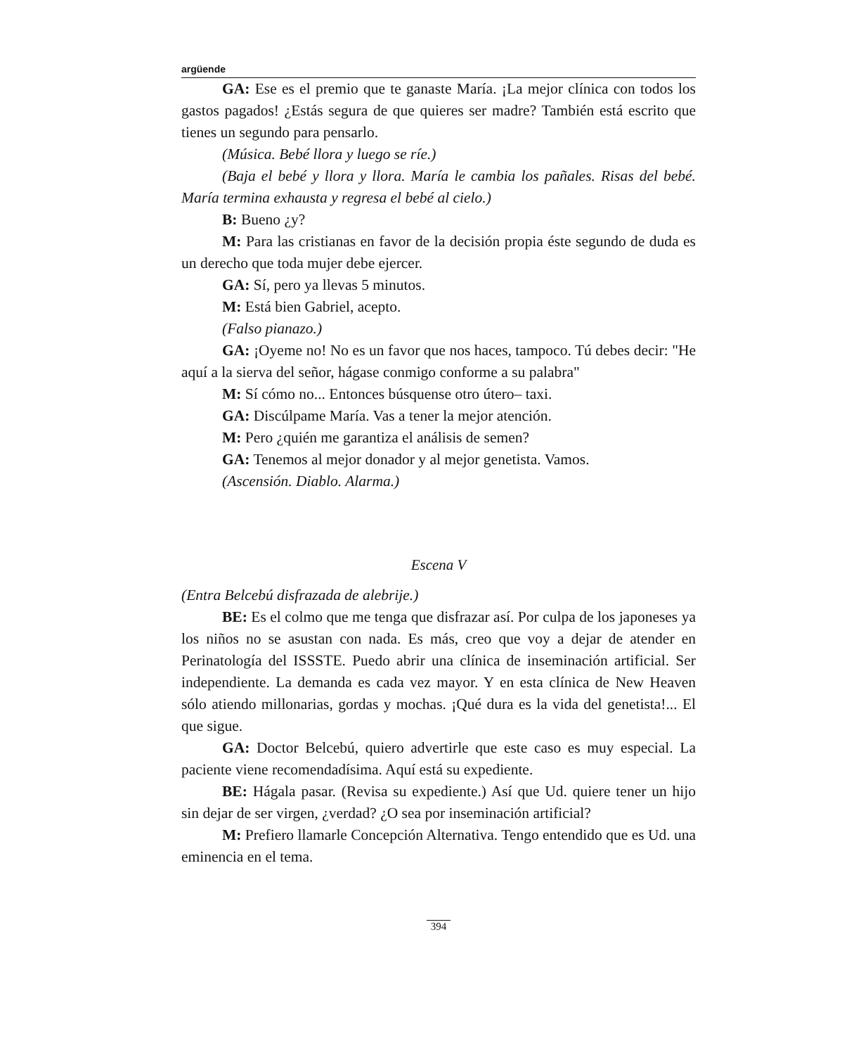argüende
GA: Ese es el premio que te ganaste María. ¡La mejor clínica con todos los gastos pagados! ¿Estás segura de que quieres ser madre? También está escrito que tienes un segundo para pensarlo.
(Música. Bebé llora y luego se ríe.)
(Baja el bebé y llora y llora. María le cambia los pañales. Risas del bebé. María termina exhausta y regresa el bebé al cielo.)
B: Bueno ¿y?
M: Para las cristianas en favor de la decisión propia éste segundo de duda es un derecho que toda mujer debe ejercer.
GA: Sí, pero ya llevas 5 minutos.
M: Está bien Gabriel, acepto.
(Falso pianazo.)
GA: ¡Oyeme no! No es un favor que nos haces, tampoco. Tú debes decir: "He aquí a la sierva del señor, hágase conmigo conforme a su palabra"
M: Sí cómo no... Entonces búsquense otro útero– taxi.
GA: Discúlpame María. Vas a tener la mejor atención.
M: Pero ¿quién me garantiza el análisis de semen?
GA: Tenemos al mejor donador y al mejor genetista. Vamos.
(Ascensión. Diablo. Alarma.)
Escena V
(Entra Belcebú disfrazada de alebrije.)
BE: Es el colmo que me tenga que disfrazar así. Por culpa de los japoneses ya los niños no se asustan con nada. Es más, creo que voy a dejar de atender en Perinatología del ISSSTE. Puedo abrir una clínica de inseminación artificial. Ser independiente. La demanda es cada vez mayor. Y en esta clínica de New Heaven sólo atiendo millonarias, gordas y mochas. ¡Qué dura es la vida del genetista!... El que sigue.
GA: Doctor Belcebú, quiero advertirle que este caso es muy especial. La paciente viene recomendadísima. Aquí está su expediente.
BE: Hágala pasar. (Revisa su expediente.) Así que Ud. quiere tener un hijo sin dejar de ser virgen, ¿verdad? ¿O sea por inseminación artificial?
M: Prefiero llamarle Concepción Alternativa. Tengo entendido que es Ud. una eminencia en el tema.
394